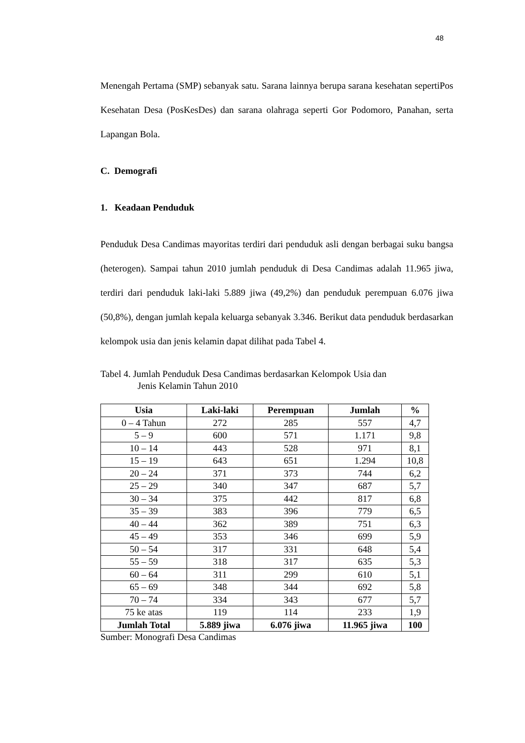48
Menengah Pertama (SMP) sebanyak satu. Sarana lainnya berupa sarana kesehatan sepertiPos Kesehatan Desa (PosKesDes) dan sarana olahraga seperti Gor Podomoro, Panahan, serta Lapangan Bola.
C. Demografi
1. Keadaan Penduduk
Penduduk Desa Candimas mayoritas terdiri dari penduduk asli dengan berbagai suku bangsa (heterogen). Sampai tahun 2010 jumlah penduduk di Desa Candimas adalah 11.965 jiwa, terdiri dari penduduk laki-laki 5.889 jiwa (49,2%) dan penduduk perempuan 6.076 jiwa (50,8%), dengan jumlah kepala keluarga sebanyak 3.346. Berikut data penduduk berdasarkan kelompok usia dan jenis kelamin dapat dilihat pada Tabel 4.
Tabel 4. Jumlah Penduduk Desa Candimas berdasarkan Kelompok Usia dan
Jenis Kelamin Tahun 2010
| Usia | Laki-laki | Perempuan | Jumlah | % |
| --- | --- | --- | --- | --- |
| 0 – 4 Tahun | 272 | 285 | 557 | 4,7 |
| 5 – 9 | 600 | 571 | 1.171 | 9,8 |
| 10 – 14 | 443 | 528 | 971 | 8,1 |
| 15 – 19 | 643 | 651 | 1.294 | 10,8 |
| 20 – 24 | 371 | 373 | 744 | 6,2 |
| 25 – 29 | 340 | 347 | 687 | 5,7 |
| 30 – 34 | 375 | 442 | 817 | 6,8 |
| 35 – 39 | 383 | 396 | 779 | 6,5 |
| 40 – 44 | 362 | 389 | 751 | 6,3 |
| 45 – 49 | 353 | 346 | 699 | 5,9 |
| 50 – 54 | 317 | 331 | 648 | 5,4 |
| 55 – 59 | 318 | 317 | 635 | 5,3 |
| 60 – 64 | 311 | 299 | 610 | 5,1 |
| 65 – 69 | 348 | 344 | 692 | 5,8 |
| 70 – 74 | 334 | 343 | 677 | 5,7 |
| 75 ke atas | 119 | 114 | 233 | 1,9 |
| Jumlah Total | 5.889 jiwa | 6.076 jiwa | 11.965 jiwa | 100 |
Sumber: Monografi Desa Candimas